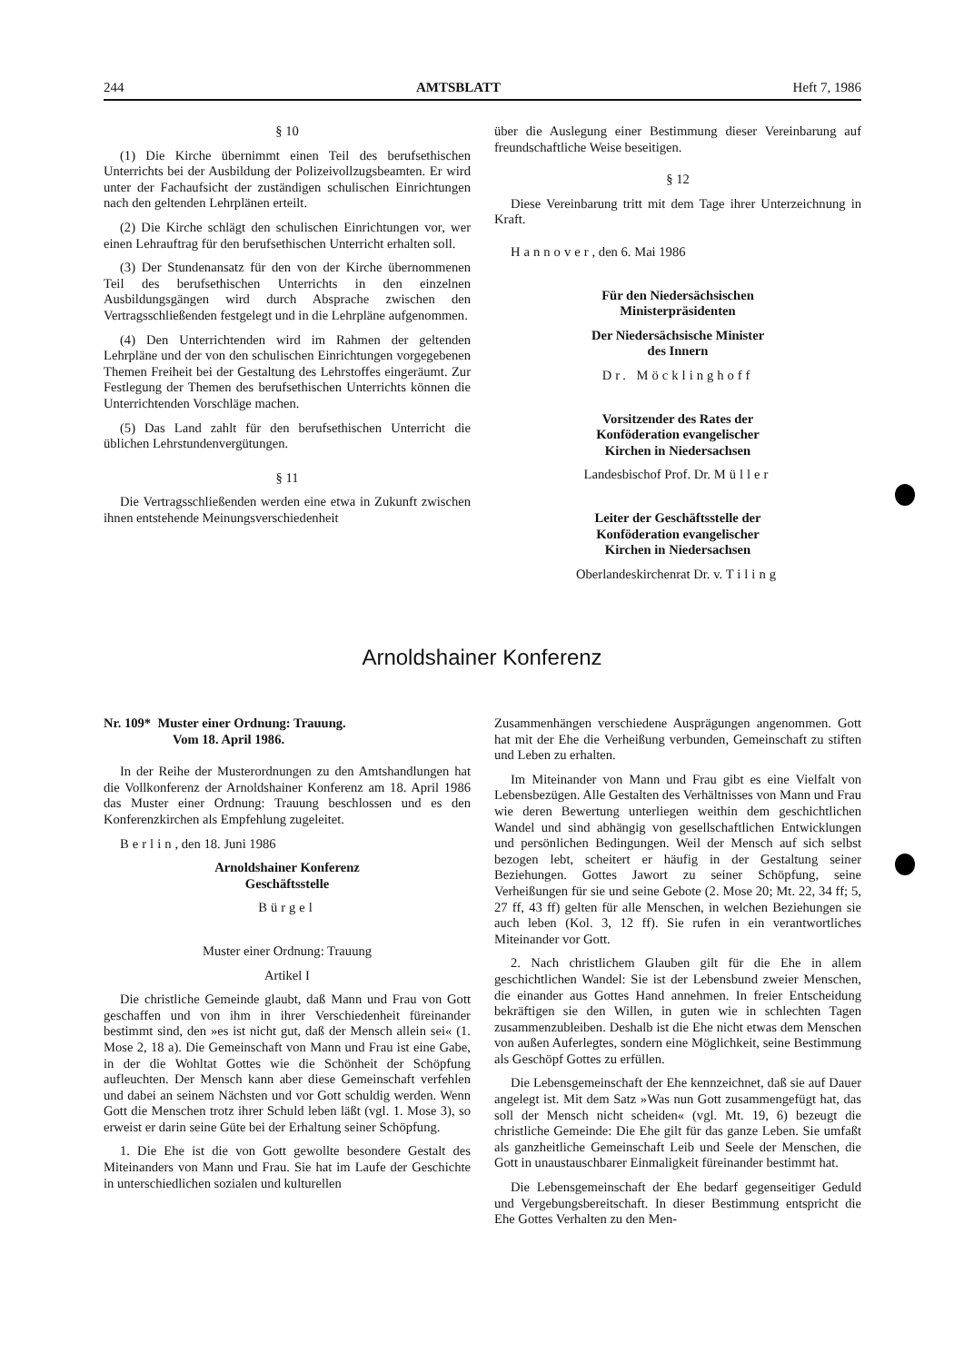244 AMTSBLATT Heft 7, 1986
§ 10
(1) Die Kirche übernimmt einen Teil des berufsethischen Unterrichts bei der Ausbildung der Polizeivollzugsbeamten. Er wird unter der Fachaufsicht der zuständigen schulischen Einrichtungen nach den geltenden Lehrplänen erteilt.
(2) Die Kirche schlägt den schulischen Einrichtungen vor, wer einen Lehrauftrag für den berufsethischen Unterricht erhalten soll.
(3) Der Stundenansatz für den von der Kirche übernommenen Teil des berufsethischen Unterrichts in den einzelnen Ausbildungsgängen wird durch Absprache zwischen den Vertragsschließenden festgelegt und in die Lehrpläne aufgenommen.
(4) Den Unterrichtenden wird im Rahmen der geltenden Lehrpläne und der von den schulischen Einrichtungen vorgegebenen Themen Freiheit bei der Gestaltung des Lehrstoffes eingeräumt. Zur Festlegung der Themen des berufsethischen Unterrichts können die Unterrichtenden Vorschläge machen.
(5) Das Land zahlt für den berufsethischen Unterricht die üblichen Lehrstundenvergütungen.
§ 11
Die Vertragsschließenden werden eine etwa in Zukunft zwischen ihnen entstehende Meinungsverschiedenheit
über die Auslegung einer Bestimmung dieser Vereinbarung auf freundschaftliche Weise beseitigen.
§ 12
Diese Vereinbarung tritt mit dem Tage ihrer Unterzeichnung in Kraft.
Hannover, den 6. Mai 1986
Für den Niedersächsischen
Ministerpräsidenten
Der Niedersächsische Minister
des Innern
Dr. Möcklinghoff
Vorsitzender des Rates der
Konföderation evangelischer
Kirchen in Niedersachsen
Landesbischof Prof. Dr. Müller
Leiter der Geschäftsstelle der
Konföderation evangelischer
Kirchen in Niedersachsen
Oberlandeskirchenrat Dr. v. Tiling
Arnoldshainer Konferenz
Nr. 109* Muster einer Ordnung: Trauung.
Vom 18. April 1986.
In der Reihe der Musterordnungen zu den Amtshandlungen hat die Vollkonferenz der Arnoldshainer Konferenz am 18. April 1986 das Muster einer Ordnung: Trauung beschlossen und es den Konferenzkirchen als Empfehlung zugeleitet.
Berlin, den 18. Juni 1986
Arnoldshainer Konferenz
Geschäftsstelle
Bürgel
Muster einer Ordnung: Trauung
Artikel I
Die christliche Gemeinde glaubt, daß Mann und Frau von Gott geschaffen und von ihm in ihrer Verschiedenheit füreinander bestimmt sind, den »es ist nicht gut, daß der Mensch allein sei« (1. Mose 2, 18 a). Die Gemeinschaft von Mann und Frau ist eine Gabe, in der die Wohltat Gottes wie die Schönheit der Schöpfung aufleuchten. Der Mensch kann aber diese Gemeinschaft verfehlen und dabei an seinem Nächsten und vor Gott schuldig werden. Wenn Gott die Menschen trotz ihrer Schuld leben läßt (vgl. 1. Mose 3), so erweist er darin seine Güte bei der Erhaltung seiner Schöpfung.
1. Die Ehe ist die von Gott gewollte besondere Gestalt des Miteinanders von Mann und Frau. Sie hat im Laufe der Geschichte in unterschiedlichen sozialen und kulturellen
Zusammenhängen verschiedene Ausprägungen angenommen. Gott hat mit der Ehe die Verheißung verbunden, Gemeinschaft zu stiften und Leben zu erhalten.
Im Miteinander von Mann und Frau gibt es eine Vielfalt von Lebensbezügen. Alle Gestalten des Verhältnisses von Mann und Frau wie deren Bewertung unterliegen weithin dem geschichtlichen Wandel und sind abhängig von gesellschaftlichen Entwicklungen und persönlichen Bedingungen. Weil der Mensch auf sich selbst bezogen lebt, scheitert er häufig in der Gestaltung seiner Beziehungen. Gottes Jawort zu seiner Schöpfung, seine Verheißungen für sie und seine Gebote (2. Mose 20; Mt. 22, 34 ff; 5, 27 ff, 43 ff) gelten für alle Menschen, in welchen Beziehungen sie auch leben (Kol. 3, 12 ff). Sie rufen in ein verantwortliches Miteinander vor Gott.
2. Nach christlichem Glauben gilt für die Ehe in allem geschichtlichen Wandel: Sie ist der Lebensbund zweier Menschen, die einander aus Gottes Hand annehmen. In freier Entscheidung bekräftigen sie den Willen, in guten wie in schlechten Tagen zusammenzubleiben. Deshalb ist die Ehe nicht etwas dem Menschen von außen Auferlegtes, sondern eine Möglichkeit, seine Bestimmung als Geschöpf Gottes zu erfüllen.
Die Lebensgemeinschaft der Ehe kennzeichnet, daß sie auf Dauer angelegt ist. Mit dem Satz »Was nun Gott zusammengefügt hat, das soll der Mensch nicht scheiden« (vgl. Mt. 19, 6) bezeugt die christliche Gemeinde: Die Ehe gilt für das ganze Leben. Sie umfaßt als ganzheitliche Gemeinschaft Leib und Seele der Menschen, die Gott in unaustauschbarer Einmaligkeit füreinander bestimmt hat.
Die Lebensgemeinschaft der Ehe bedarf gegenseitiger Geduld und Vergebungsbereitschaft. In dieser Bestimmung entspricht die Ehe Gottes Verhalten zu den Men-